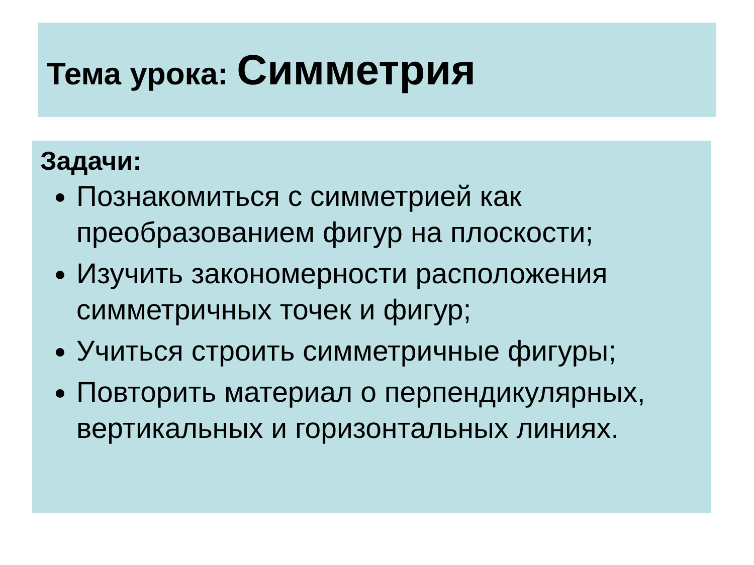Тема урока: Симметрия
Задачи:
Познакомиться с симметрией как преобразованием фигур на плоскости;
Изучить закономерности расположения симметричных точек и фигур;
Учиться строить симметричные фигуры;
Повторить материал о перпендикулярных, вертикальных и горизонтальных линиях.